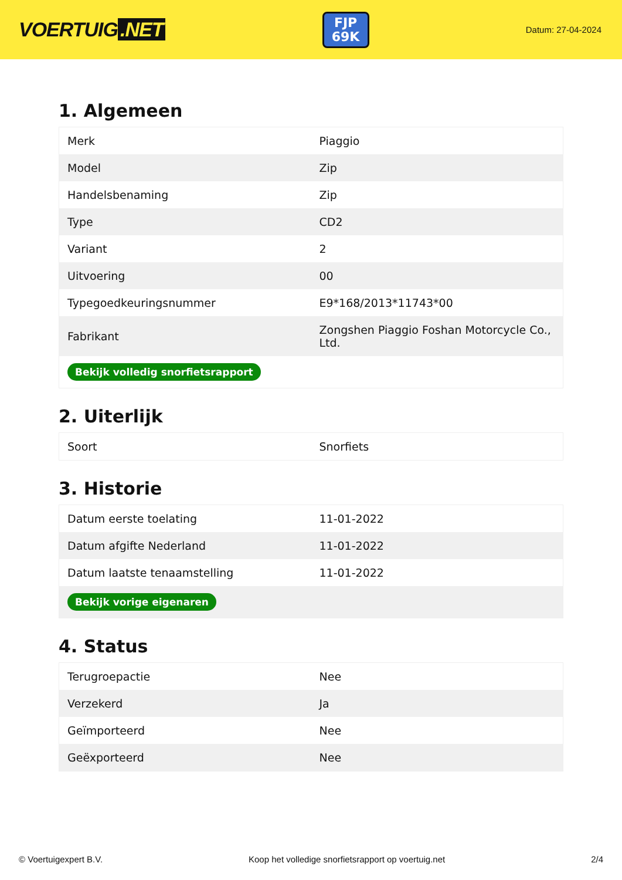VOERTUIG.NET
FJP
69K
Datum: 27-04-2024
1. Algemeen
| Merk | Piaggio |
| Model | Zip |
| Handelsbenaming | Zip |
| Type | CD2 |
| Variant | 2 |
| Uitvoering | 00 |
| Typegoedkeuringsnummer | E9*168/2013*11743*00 |
| Fabrikant | Zongshen Piaggio Foshan Motorcycle Co., Ltd. |
| Bekijk volledig snorfietsrapport | |
2. Uiterlijk
| Soort | Snorfiets |
3. Historie
| Datum eerste toelating | 11-01-2022 |
| Datum afgifte Nederland | 11-01-2022 |
| Datum laatste tenaamstelling | 11-01-2022 |
| Bekijk vorige eigenaren | |
4. Status
| Terugroepactie | Nee |
| Verzekerd | Ja |
| Geïmporteerd | Nee |
| Geëxporteerd | Nee |
© Voertuigexpert B.V. Koop het volledige snorfietsrapport op voertuig.net 2/4